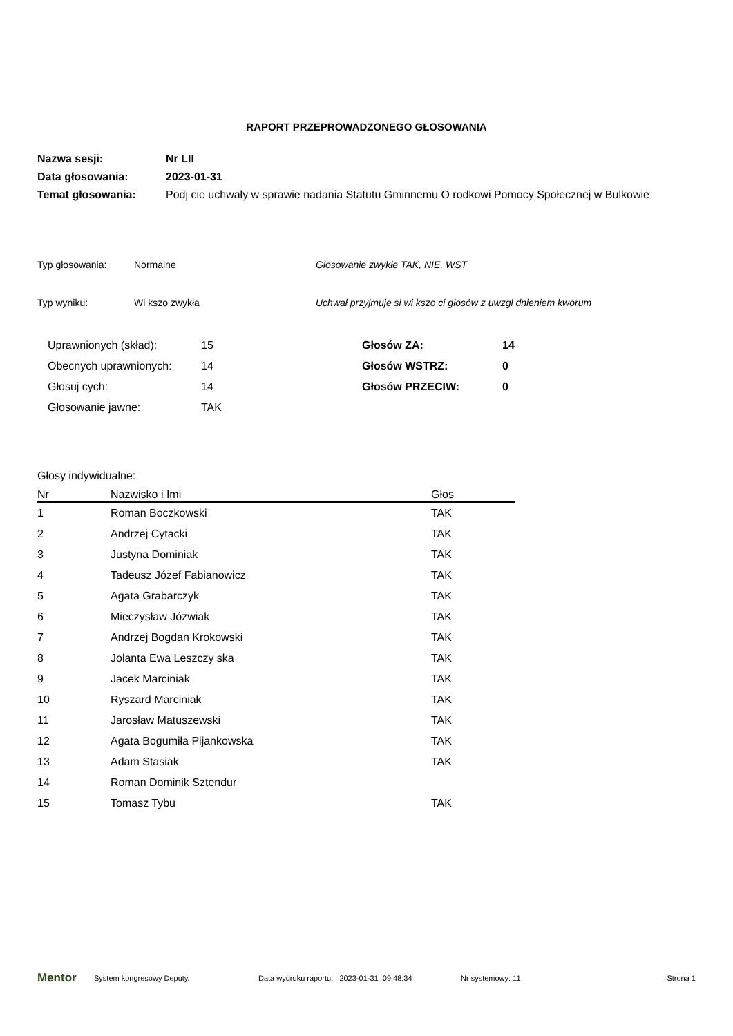RAPORT PRZEPROWADZONEGO GŁOSOWANIA
| Nazwa sesji: | Nr LII |
| Data głosowania: | 2023-01-31 |
| Temat głosowania: | Podj cie uchwały w sprawie nadania Statutu Gminnemu O rodkowi Pomocy Społecznej w Bulkowie |
| Typ głosowania: | Normalne | Głosowanie zwykłe TAK, NIE, WST |
| Typ wyniku: | Wi kszo zwykła | Uchwał przyjmuje si wi kszo ci głosów z uwzgl dnieniem kworum |
| Uprawnionych (skład): | 15 | Głosów ZA: | 14 |
| Obecnych uprawnionych: | 14 | Głosów WSTRZ: | 0 |
| Głosuj cych: | 14 | Głosów PRZECIW: | 0 |
| Głosowanie jawne: | TAK | | |
Głosy indywidualne:
| Nr | Nazwisko i Imi | Głos |
| --- | --- | --- |
| 1 | Roman Boczkowski | TAK |
| 2 | Andrzej Cytacki | TAK |
| 3 | Justyna Dominiak | TAK |
| 4 | Tadeusz Józef Fabianowicz | TAK |
| 5 | Agata Grabarczyk | TAK |
| 6 | Mieczysław Józwiak | TAK |
| 7 | Andrzej Bogdan Krokowski | TAK |
| 8 | Jolanta Ewa Leszczy ska | TAK |
| 9 | Jacek Marciniak | TAK |
| 10 | Ryszard Marciniak | TAK |
| 11 | Jarosław Matuszewski | TAK |
| 12 | Agata Bogumiła Pijankowska | TAK |
| 13 | Adam Stasiak | TAK |
| 14 | Roman Dominik Sztendur | |
| 15 | Tomasz Tybu | TAK |
Mentor System kongresowy Deputy. Data wydruku raportu: 2023-01-31 09:48:34 Nr systemowy: 11 Strona 1